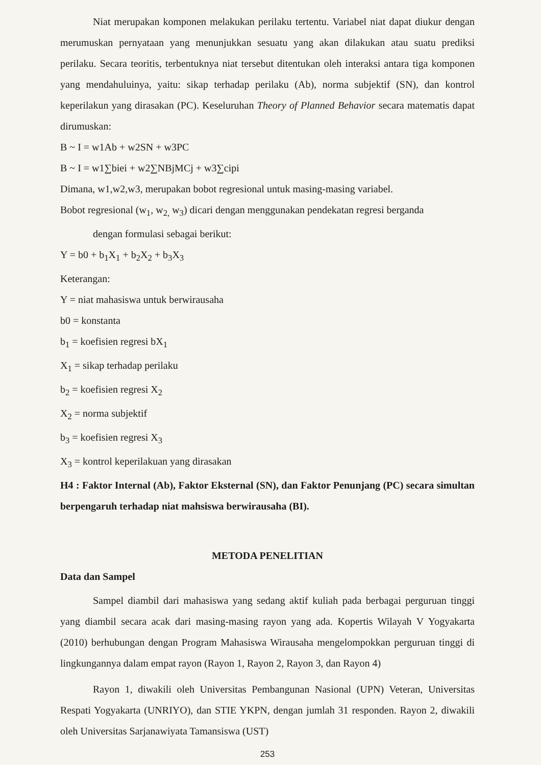Niat merupakan komponen melakukan perilaku tertentu. Variabel niat dapat diukur dengan merumuskan pernyataan yang menunjukkan sesuatu yang akan dilakukan atau suatu prediksi perilaku. Secara teoritis, terbentuknya niat tersebut ditentukan oleh interaksi antara tiga komponen yang mendahuluinya, yaitu: sikap terhadap perilaku (Ab), norma subjektif (SN), dan kontrol keperilakun yang dirasakan (PC). Keseluruhan Theory of Planned Behavior secara matematis dapat dirumuskan:
B ~ I = w1Ab + w2SN + w3PC
B ~ I = w1∑biei + w2∑NBjMCj + w3∑cipi
Dimana, w1,w2,w3, merupakan bobot regresional untuk masing-masing variabel.
Bobot regresional (w<sub>1</sub>, w<sub>2,</sub> w<sub>3</sub>) dicari dengan menggunakan pendekatan regresi berganda
dengan formulasi sebagai berikut:
Y = b0 + b<sub>1</sub>X<sub>1</sub> + b<sub>2</sub>X<sub>2</sub> + b<sub>3</sub>X<sub>3</sub>
Keterangan:
Y = niat mahasiswa untuk berwirausaha
b0 = konstanta
b<sub>1</sub> = koefisien regresi bX<sub>1</sub>
X<sub>1</sub> = sikap terhadap perilaku
b<sub>2</sub> = koefisien regresi X<sub>2</sub>
X<sub>2</sub> = norma subjektif
b<sub>3</sub> = koefisien regresi X<sub>3</sub>
X<sub>3</sub> = kontrol keperilakuan yang dirasakan
H4 : Faktor Internal (Ab), Faktor Eksternal (SN), dan Faktor Penunjang (PC) secara simultan berpengaruh terhadap niat mahsiswa berwirausaha (BI).
METODA PENELITIAN
Data dan Sampel
Sampel diambil dari mahasiswa yang sedang aktif kuliah pada berbagai perguruan tinggi yang diambil secara acak dari masing-masing rayon yang ada. Kopertis Wilayah V Yogyakarta (2010) berhubungan dengan Program Mahasiswa Wirausaha mengelompokkan perguruan tinggi di lingkungannya dalam empat rayon (Rayon 1, Rayon 2, Rayon 3, dan Rayon 4)
Rayon 1, diwakili oleh Universitas Pembangunan Nasional (UPN) Veteran, Universitas Respati Yogyakarta (UNRIYO), dan STIE YKPN, dengan jumlah 31 responden. Rayon 2, diwakili oleh Universitas Sarjanawiyata Tamansiswa (UST)
253